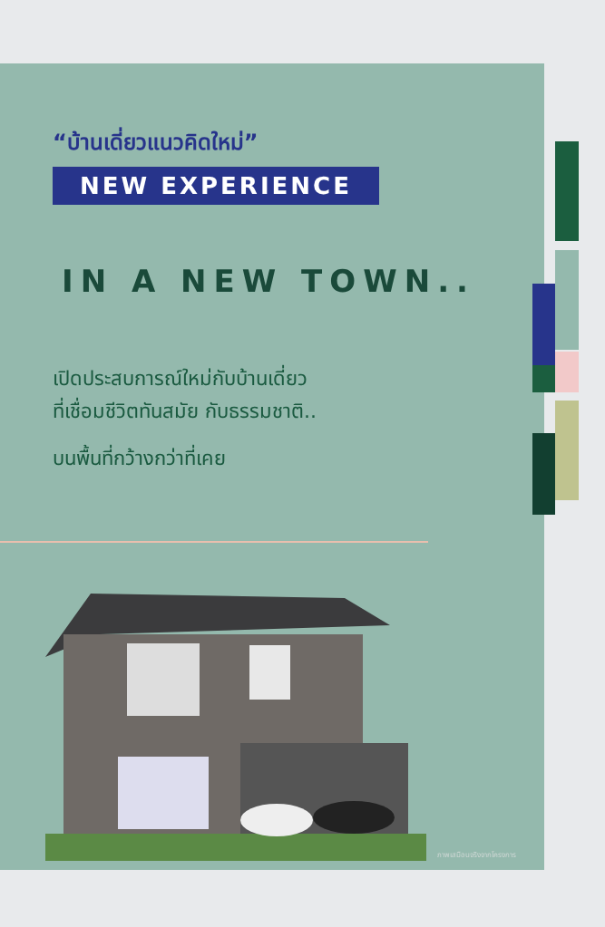“บ้านเดี่ยวแนวคิดใหม่”
NEW EXPERIENCE
IN A NEW TOWN..
เปิดประสบการณ์ใหม่กับบ้านเดี่ยว
ที่เชื่อมชีวิตทันสมัย กับธรรมชาติ..
บนพื้นที่กว้างกว่าที่เคย
ภาพเสมือนจริงจากโครงการ